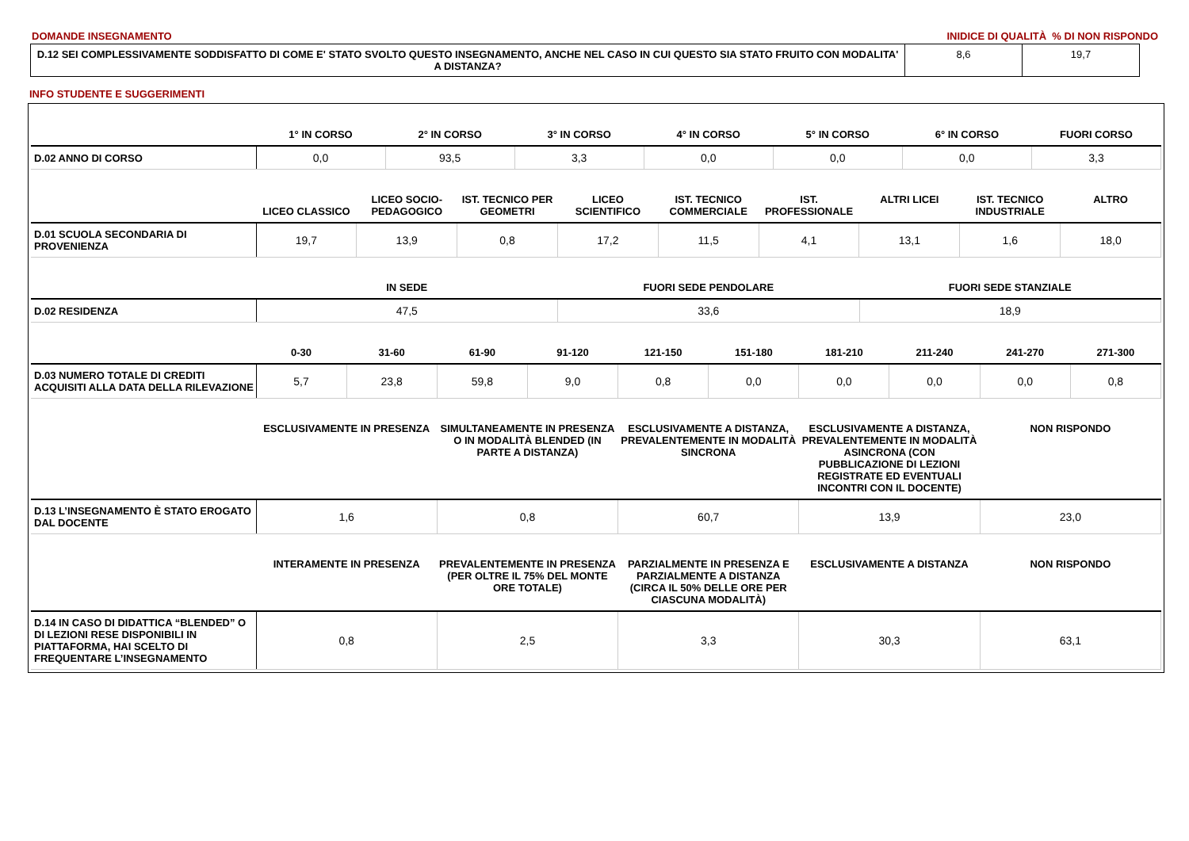DOMANDE INSEGNAMENTO INIDICE DI QUALITÀ % DI NON RISPONDO
| D.12 SEI COMPLESSIVAMENTE SODDISFATTO DI COME E' STATO SVOLTO QUESTO INSEGNAMENTO, ANCHE NEL CASO IN CUI QUESTO SIA STATO FRUITO CON MODALITA' A DISTANZA? | 8,6 | 19,7 |
INFO STUDENTE E SUGGERIMENTI
| | 1° IN CORSO | 2° IN CORSO | 3° IN CORSO | 4° IN CORSO | 5° IN CORSO | 6° IN CORSO | FUORI CORSO |
| --- | --- | --- | --- | --- | --- | --- | --- |
| D.02 ANNO DI CORSO | 0,0 | 93,5 | 3,3 | 0,0 | 0,0 | 0,0 | 3,3 |
| | LICEO CLASSICO | LICEO SOCIO-PEDAGOGICO | IST. TECNICO PER GEOMETRI | LICEO SCIENTIFICO | IST. TECNICO COMMERCIALE | IST. PROFESSIONALE | ALTRI LICEI | IST. TECNICO INDUSTRIALE | ALTRO |
| --- | --- | --- | --- | --- | --- | --- | --- | --- | --- |
| D.01 SCUOLA SECONDARIA DI PROVENIENZA | 19,7 | 13,9 | 0,8 | 17,2 | 11,5 | 4,1 | 13,1 | 1,6 | 18,0 |
| | IN SEDE | FUORI SEDE PENDOLARE | FUORI SEDE STANZIALE |
| --- | --- | --- | --- |
| D.02 RESIDENZA | 47,5 | 33,6 | 18,9 |
| | 0-30 | 31-60 | 61-90 | 91-120 | 121-150 | 151-180 | 181-210 | 211-240 | 241-270 | 271-300 |
| --- | --- | --- | --- | --- | --- | --- | --- | --- | --- | --- |
| D.03 NUMERO TOTALE DI CREDITI ACQUISITI ALLA DATA DELLA RILEVAZIONE | 5,7 | 23,8 | 59,8 | 9,0 | 0,8 | 0,0 | 0,0 | 0,0 | 0,0 | 0,8 |
| | ESCLUSIVAMENTE IN PRESENZA | SIMULTANEAMENTE IN PRESENZA O IN MODALITÀ BLENDED (IN PARTE A DISTANZA) | ESCLUSIVAMENTE A DISTANZA, PREVALENTEMENTE IN MODALITÀ SINCRONA | ESCLUSIVAMENTE A DISTANZA, PREVALENTEMENTE IN MODALITÀ ASINCRONA (CON PUBBLICAZIONE DI LEZIONI REGISTRATE ED EVENTUALI INCONTRI CON IL DOCENTE) | NON RISPONDO |
| --- | --- | --- | --- | --- | --- |
| D.13 L’INSEGNAMENTO È STATO EROGATO DAL DOCENTE | 1,6 | 0,8 | 60,7 | 13,9 | 23,0 |
| | INTERAMENTE IN PRESENZA | PREVALENTEMENTE IN PRESENZA (PER OLTRE IL 75% DEL MONTE ORE TOTALE) | PARZIALMENTE IN PRESENZA E PARZIALMENTE A DISTANZA (CIRCA IL 50% DELLE ORE PER CIASCUNA MODALITÀ) | ESCLUSIVAMENTE A DISTANZA | NON RISPONDO |
| --- | --- | --- | --- | --- | --- |
| D.14 IN CASO DI DIDATTICA “BLENDED” O DI LEZIONI RESE DISPONIBILI IN PIATTAFORMA, HAI SCELTO DI FREQUENTARE L’INSEGNAMENTO | 0,8 | 2,5 | 3,3 | 30,3 | 63,1 |